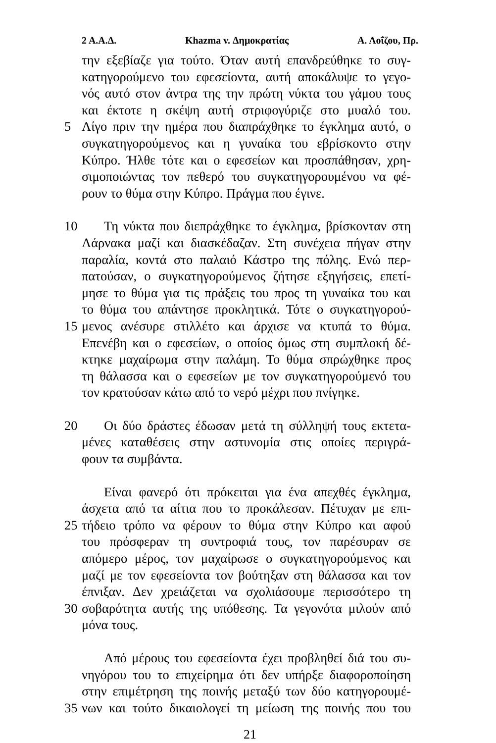2 Α.Α.Δ. Khazma v. Δημοκρατίας Α. Λοΐζου, Πρ.
την εξεβίαζε για τούτο. Όταν αυτή επανδρεύθηκε το συγ-
κατηγορούμενο του εφεσείοντα, αυτή αποκάλυψε το γεγο-
νός αυτό στον άντρα της την πρώτη νύκτα του γάμου τους
και έκτοτε η σκέψη αυτή στριφογύριζε στο μυαλό του.
5 Λίγο πριν την ημέρα που διαπράχθηκε το έγκλημα αυτό, ο
συγκατηγορούμενος και η γυναίκα του εβρίσκοντο στην
Κύπρο. Ήλθε τότε και ο εφεσείων και προσπάθησαν, χρη-
σιμοποιώντας τον πεθερό του συγκατηγορουμένου να φέ-
ρουν το θύμα στην Κύπρο. Πράγμα που έγινε.
10 Τη νύκτα που διεπράχθηκε το έγκλημα, βρίσκονταν στη
Λάρνακα μαζί και διασκέδαζαν. Στη συνέχεια πήγαν στην
παραλία, κοντά στο παλαιό Κάστρο της πόλης. Ενώ περ-
πατούσαν, ο συγκατηγορούμενος ζήτησε εξηγήσεις, επετί-
μησε το θύμα για τις πράξεις του προς τη γυναίκα του και
το θύμα του απάντησε προκλητικά. Τότε ο συγκατηγορού-
15 μενος ανέσυρε στιλλέτο και άρχισε να κτυπά το θύμα.
Επενέβη και ο εφεσείων, ο οποίος όμως στη συμπλοκή δέ-
κτηκε μαχαίρωμα στην παλάμη. Το θύμα σπρώχθηκε προς
τη θάλασσα και ο εφεσείων με τον συγκατηγορούμενό του
τον κρατούσαν κάτω από το νερό μέχρι που πνίγηκε.
20 Οι δύο δράστες έδωσαν μετά τη σύλληψή τους εκτετα-
μένες καταθέσεις στην αστυνομία στις οποίες περιγρά-
φουν τα συμβάντα.
Είναι φανερό ότι πρόκειται για ένα απεχθές έγκλημα,
άσχετα από τα αίτια που το προκάλεσαν. Πέτυχαν με επι-
25 τήδειο τρόπο να φέρουν το θύμα στην Κύπρο και αφού
του πρόσφεραν τη συντροφιά τους, τον παρέσυραν σε
απόμερο μέρος, τον μαχαίρωσε ο συγκατηγορούμενος και
μαζί με τον εφεσείοντα τον βούτηξαν στη θάλασσα και τον
έπνιξαν. Δεν χρειάζεται να σχολιάσουμε περισσότερο τη
30 σοβαρότητα αυτής της υπόθεσης. Τα γεγονότα μιλούν από
μόνα τους.
Από μέρους του εφεσείοντα έχει προβληθεί διά του συ-
νηγόρου του το επιχείρημα ότι δεν υπήρξε διαφοροποίηση
στην επιμέτρηση της ποινής μεταξύ των δύο κατηγορουμέ-
35 νων και τούτο δικαιολογεί τη μείωση της ποινής που του
21